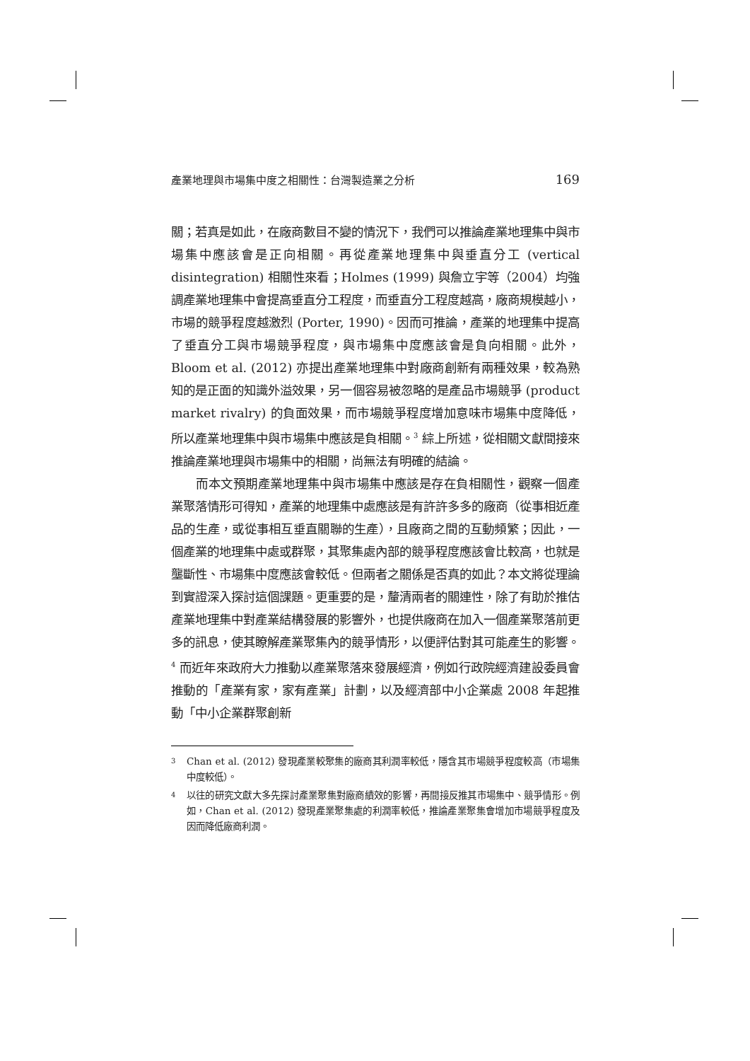產業地理與市場集中度之相關性：台灣製造業之分析 169
關；若真是如此，在廠商數目不變的情況下，我們可以推論產業地理集中與市場集中應該會是正向相關。再從產業地理集中與垂直分工 (vertical disintegration) 相關性來看；Holmes (1999) 與詹立宇等（2004）均強調產業地理集中會提高垂直分工程度，而垂直分工程度越高，廠商規模越小，市場的競爭程度越激烈 (Porter, 1990)。因而可推論，產業的地理集中提高了垂直分工與市場競爭程度，與市場集中度應該會是負向相關。此外，Bloom et al. (2012) 亦提出產業地理集中對廠商創新有兩種效果，較為熟知的是正面的知識外溢效果，另一個容易被忽略的是產品市場競爭 (product market rivalry) 的負面效果，而市場競爭程度增加意味市場集中度降低，所以產業地理集中與市場集中應該是負相關。<sup>3</sup> 綜上所述，從相關文獻間接來推論產業地理與市場集中的相關，尚無法有明確的結論。
而本文預期產業地理集中與市場集中應該是存在負相關性，觀察一個產業聚落情形可得知，產業的地理集中處應該是有許許多多的廠商（從事相近產品的生產，或從事相互垂直關聯的生產），且廠商之間的互動頻繁；因此，一個產業的地理集中處或群聚，其聚集處內部的競爭程度應該會比較高，也就是壟斷性、市場集中度應該會較低。但兩者之關係是否真的如此？本文將從理論到實證深入探討這個課題。更重要的是，釐清兩者的關連性，除了有助於推估產業地理集中對產業結構發展的影響外，也提供廠商在加入一個產業聚落前更多的訊息，使其瞭解產業聚集內的競爭情形，以便評估對其可能產生的影響。<sup>4</sup> 而近年來政府大力推動以產業聚落來發展經濟，例如行政院經濟建設委員會推動的「產業有家，家有產業」計劃，以及經濟部中小企業處 2008 年起推動「中小企業群聚創新
<sup>3</sup> Chan et al. (2012) 發現產業較聚集的廠商其利潤率較低，隱含其市場競爭程度較高（市場集中度較低）。
<sup>4</sup> 以往的研究文獻大多先探討產業聚集對廠商績效的影響，再間接反推其市場集中、競爭情形。例如，Chan et al. (2012) 發現產業聚集處的利潤率較低，推論產業聚集會增加市場競爭程度及因而降低廠商利潤。